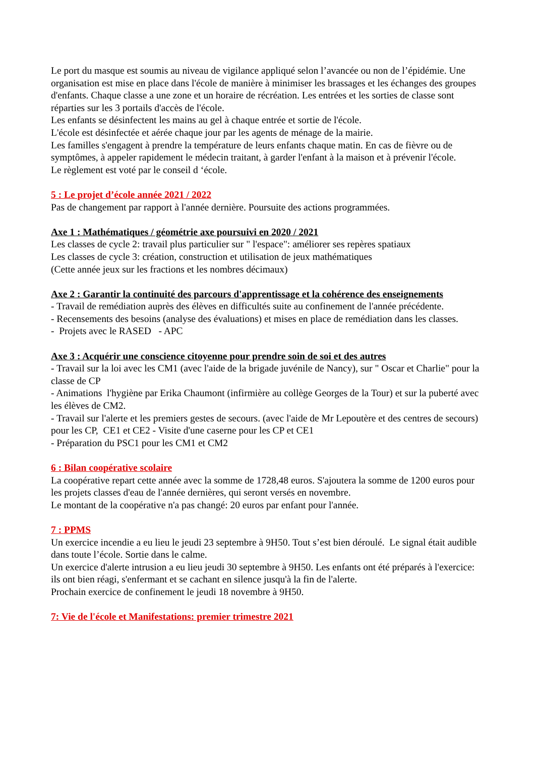Le port du masque est soumis au niveau de vigilance appliqué selon l’avancée ou non de l’épidémie. Une organisation est mise en place dans l'école de manière à minimiser les brassages et les échanges des groupes d'enfants. Chaque classe a une zone et un horaire de récréation. Les entrées et les sorties de classe sont réparties sur les 3 portails d'accès de l'école.
Les enfants se désinfectent les mains au gel à chaque entrée et sortie de l'école.
L'école est désinfectée et aérée chaque jour par les agents de ménage de la mairie.
Les familles s'engagent à prendre la température de leurs enfants chaque matin. En cas de fièvre ou de symptômes, à appeler rapidement le médecin traitant, à garder l'enfant à la maison et à prévenir l'école.
Le règlement est voté par le conseil d ‘école.
5 : Le projet d’école année 2021 / 2022
Pas de changement par rapport à l'année dernière. Poursuite des actions programmées.
Axe 1 : Mathématiques / géométrie axe poursuivi en 2020 / 2021
Les classes de cycle 2: travail plus particulier sur " l'espace": améliorer ses repères spatiaux
Les classes de cycle 3: création, construction et utilisation de jeux mathématiques
(Cette année jeux sur les fractions et les nombres décimaux)
Axe 2 : Garantir la continuité des parcours d'apprentissage et la cohérence des enseignements
- Travail de remédiation auprès des élèves en difficultés suite au confinement de l'année précédente.
- Recensements des besoins (analyse des évaluations) et mises en place de remédiation dans les classes.
- Projets avec le RASED - APC
Axe 3 : Acquérir une conscience citoyenne pour prendre soin de soi et des autres
- Travail sur la loi avec les CM1 (avec l'aide de la brigade juvénile de Nancy), sur " Oscar et Charlie" pour la classe de CP
- Animations l'hygiène par Erika Chaumont (infirmière au collège Georges de la Tour) et sur la puberté avec les élèves de CM2.
- Travail sur l'alerte et les premiers gestes de secours. (avec l'aide de Mr Lepoutère et des centres de secours) pour les CP, CE1 et CE2 - Visite d'une caserne pour les CP et CE1
- Préparation du PSC1 pour les CM1 et CM2
6 : Bilan coopérative scolaire
La coopérative repart cette année avec la somme de 1728,48 euros. S'ajoutera la somme de 1200 euros pour les projets classes d'eau de l'année dernières, qui seront versés en novembre.
Le montant de la coopérative n'a pas changé: 20 euros par enfant pour l'année.
7 : PPMS
Un exercice incendie a eu lieu le jeudi 23 septembre à 9H50. Tout s’est bien déroulé. Le signal était audible dans toute l’école. Sortie dans le calme.
Un exercice d'alerte intrusion a eu lieu jeudi 30 septembre à 9H50. Les enfants ont été préparés à l'exercice: ils ont bien réagi, s'enfermant et se cachant en silence jusqu'à la fin de l'alerte.
Prochain exercice de confinement le jeudi 18 novembre à 9H50.
7: Vie de l'école et Manifestations: premier trimestre 2021